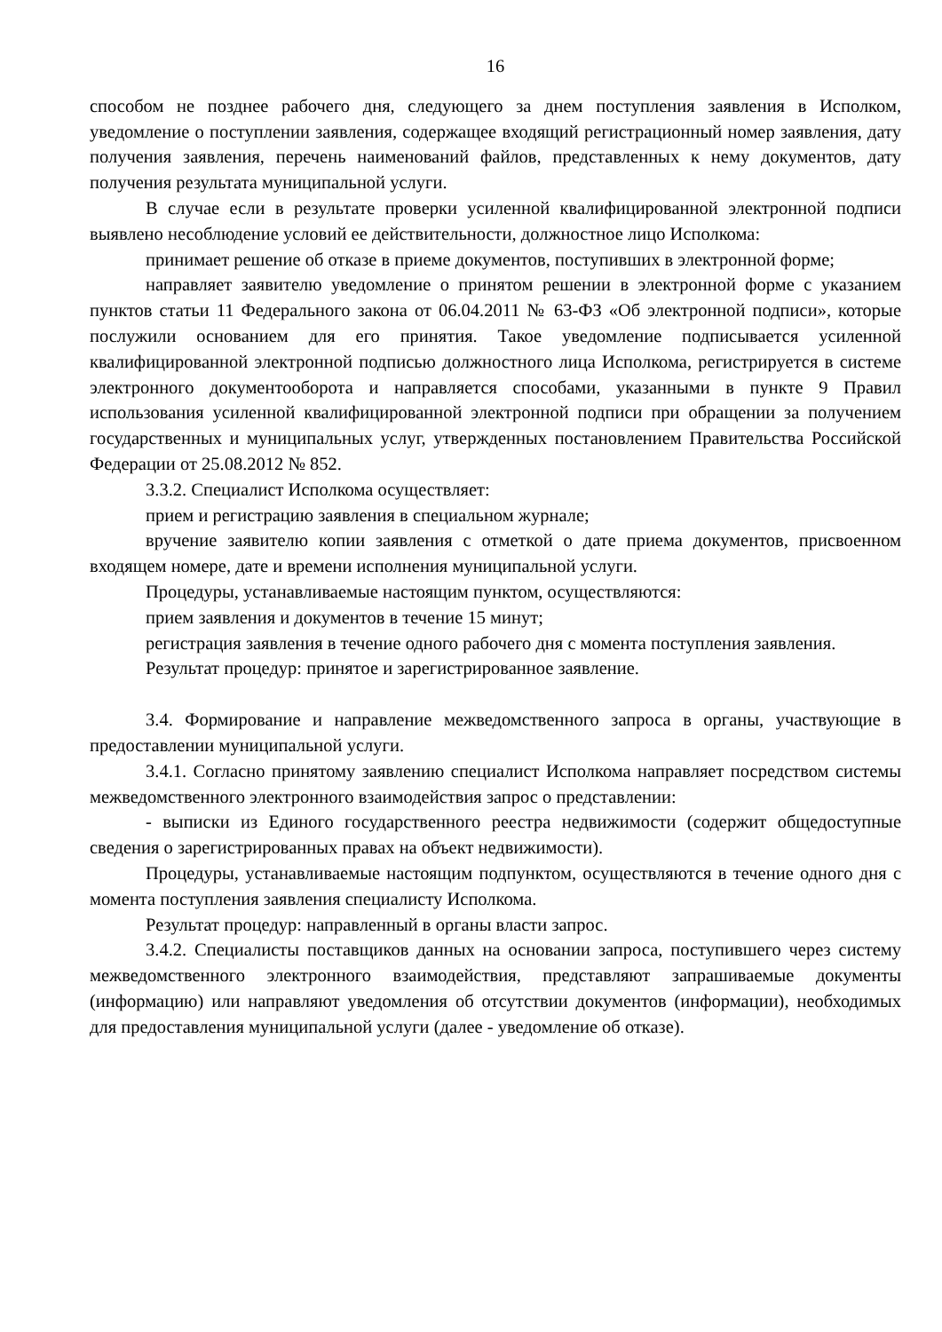16
способом не позднее рабочего дня, следующего за днем поступления заявления в Исполком, уведомление о поступлении заявления, содержащее входящий регистрационный номер заявления, дату получения заявления, перечень наименований файлов, представленных к нему документов, дату получения результата муниципальной услуги.
В случае если в результате проверки усиленной квалифицированной электронной подписи выявлено несоблюдение условий ее действительности, должностное лицо Исполкома:
принимает решение об отказе в приеме документов, поступивших в электронной форме;
направляет заявителю уведомление о принятом решении в электронной форме с указанием пунктов статьи 11 Федерального закона от 06.04.2011 № 63-ФЗ «Об электронной подписи», которые послужили основанием для его принятия. Такое уведомление подписывается усиленной квалифицированной электронной подписью должностного лица Исполкома, регистрируется в системе электронного документооборота и направляется способами, указанными в пункте 9 Правил использования усиленной квалифицированной электронной подписи при обращении за получением государственных и муниципальных услуг, утвержденных постановлением Правительства Российской Федерации от 25.08.2012 № 852.
3.3.2. Специалист Исполкома осуществляет:
прием и регистрацию заявления в специальном журнале;
вручение заявителю копии заявления с отметкой о дате приема документов, присвоенном входящем номере, дате и времени исполнения муниципальной услуги.
Процедуры, устанавливаемые настоящим пунктом, осуществляются:
прием заявления и документов в течение 15 минут;
регистрация заявления в течение одного рабочего дня с момента поступления заявления.
Результат процедур: принятое и зарегистрированное заявление.
3.4. Формирование и направление межведомственного запроса в органы, участвующие в предоставлении муниципальной услуги.
3.4.1. Согласно принятому заявлению специалист Исполкома направляет посредством системы межведомственного электронного взаимодействия запрос о представлении:
- выписки из Единого государственного реестра недвижимости (содержит общедоступные сведения о зарегистрированных правах на объект недвижимости).
Процедуры, устанавливаемые настоящим подпунктом, осуществляются в течение одного дня с момента поступления заявления специалисту Исполкома.
Результат процедур: направленный в органы власти запрос.
3.4.2. Специалисты поставщиков данных на основании запроса, поступившего через систему межведомственного электронного взаимодействия, представляют запрашиваемые документы (информацию) или направляют уведомления об отсутствии документов (информации), необходимых для предоставления муниципальной услуги (далее - уведомление об отказе).